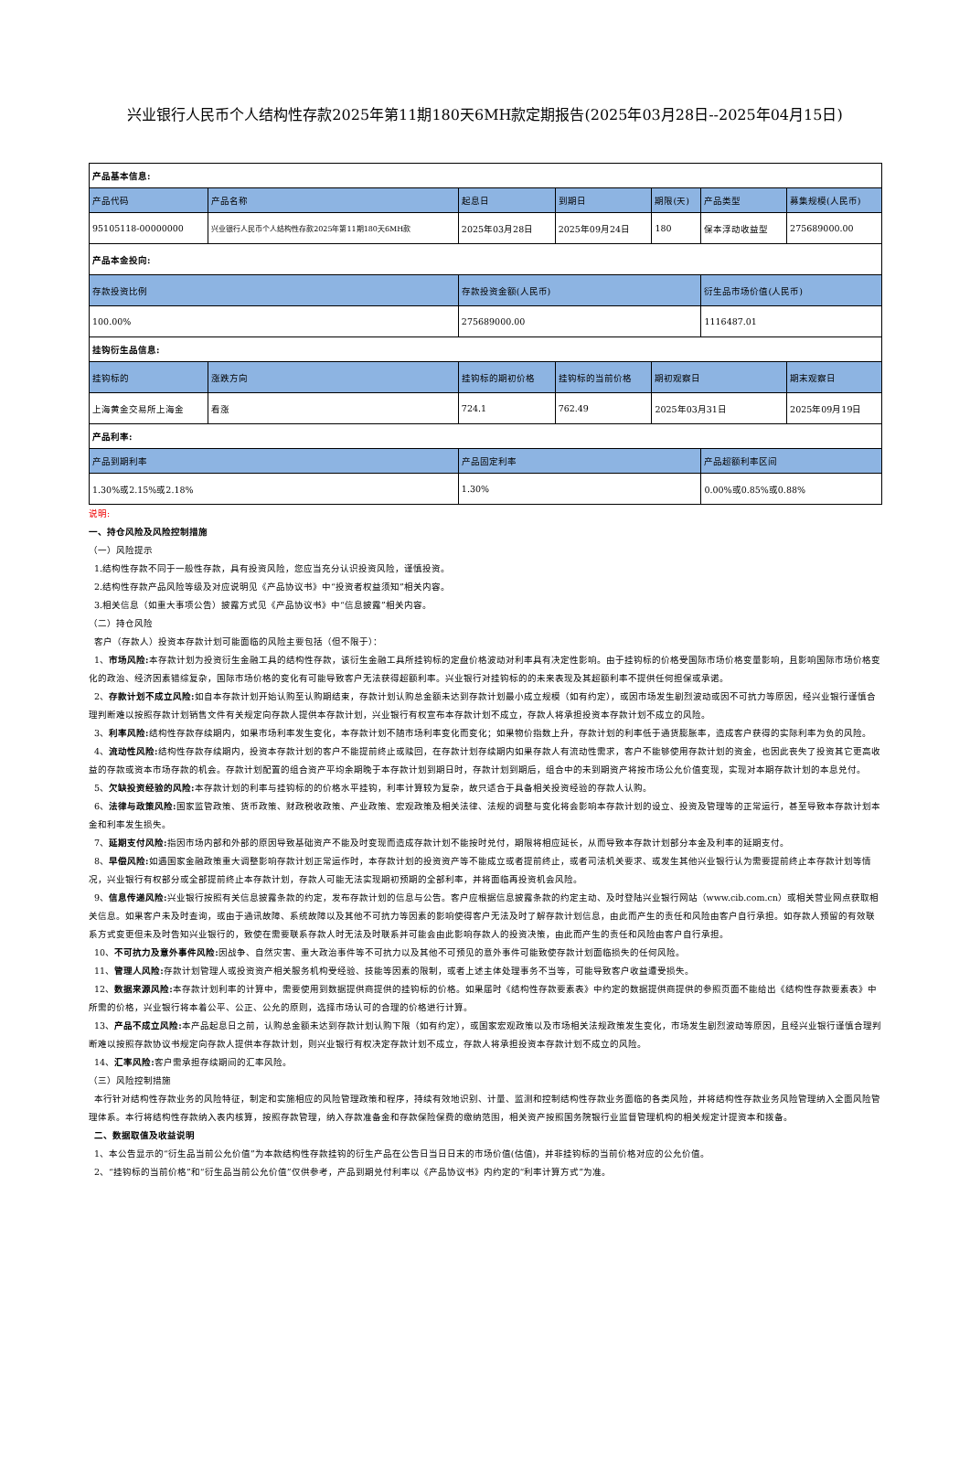兴业银行人民币个人结构性存款2025年第11期180天6MH款定期报告(2025年03月28日--2025年04月15日)
| 产品基本信息: | | | | | | |
| 产品代码 | 产品名称 | 起息日 | 到期日 | 期限(天) | 产品类型 | 募集规模(人民币) |
| 95105118-00000000 | 兴业银行人民币个人结构性存款2025年第11期180天6MH款 | 2025年03月28日 | 2025年09月24日 | 180 | 保本浮动收益型 | 275689000.00 |
| 产品本金投向: | | | | | | |
| 存款投资比例 | | 存款投资金额(人民币) | | | 衍生品市场价值(人民币) | |
| 100.00% | | 275689000.00 | | | 1116487.01 | |
| 挂钩衍生品信息: | | | | | | |
| 挂钩标的 | 涨跌方向 | 挂钩标的期初价格 | 挂钩标的当前价格 | 期初观察日 | | 期末观察日 |
| 上海黄金交易所上海金 | 看涨 | 724.1 | 762.49 | 2025年03月31日 | | 2025年09月19日 |
| 产品利率: | | | | | | |
| 产品到期利率 | | 产品固定利率 | | | 产品超额利率区间 | |
| 1.30%或2.15%或2.18% | | 1.30% | | | 0.00%或0.85%或0.88% | |
说明:
一、持仓风险及风险控制措施
（一）风险提示
1.结构性存款不同于一般性存款，具有投资风险，您应当充分认识投资风险，谨慎投资。
2.结构性存款产品风险等级及对应说明见《产品协议书》中“投资者权益须知”相关内容。
3.相关信息（如重大事项公告）披露方式见《产品协议书》中“信息披露”相关内容。
（二）持仓风险
客户（存款人）投资本存款计划可能面临的风险主要包括（但不限于）：
1、市场风险: 本存款计划为投资衍生金融工具的结构性存款，该衍生金融工具所挂钩标的定盘价格波动对利率具有决定性影响。由于挂钩标的价格受国际市场价格变量影响，且影响国际市场价格变化的政治、经济因素错综复杂，国际市场价格的变化有可能导致客户无法获得超额利率。兴业银行对挂钩标的的未来表现及其超额利率不提供任何担保或承诺。
2、存款计划不成立风险: 如自本存款计划开始认购至认购期结束，存款计划认购总金额未达到存款计划最小成立规模（如有约定），或因市场发生剧烈波动或因不可抗力等原因，经兴业银行谨慎合理判断难以按照存款计划销售文件有关规定向存款人提供本存款计划，兴业银行有权宣布本存款计划不成立，存款人将承担投资本存款计划不成立的风险。
3、利率风险: 结构性存款存续期内，如果市场利率发生变化，本存款计划不随市场利率变化而变化；如果物价指数上升，存款计划的利率低于通货膨胀率，造成客户获得的实际利率为负的风险。
4、流动性风险: 结构性存款存续期内，投资本存款计划的客户不能提前终止或赎回，在存款计划存续期内如果存款人有流动性需求，客户不能够使用存款计划的资金，也因此丧失了投资其它更高收益的存款或资本市场存款的机会。存款计划配置的组合资产平均余期晚于本存款计划到期日时，存款计划到期后，组合中的未到期资产将按市场公允价值变现，实现对本期存款计划的本息兑付。
5、欠缺投资经验的风险: 本存款计划的利率与挂钩标的的价格水平挂钩，利率计算较为复杂，故只适合于具备相关投资经验的存款人认购。
6、法律与政策风险: 国家监管政策、货币政策、财政税收政策、产业政策、宏观政策及相关法律、法规的调整与变化将会影响本存款计划的设立、投资及管理等的正常运行，甚至导致本存款计划本金和利率发生损失。
7、延期支付风险: 指因市场内部和外部的原因导致基础资产不能及时变现而造成存款计划不能按时兑付，期限将相应延长，从而导致本存款计划部分本金及利率的延期支付。
8、早偿风险: 如遇国家金融政策重大调整影响存款计划正常运作时，本存款计划的投资资产等不能成立或者提前终止，或者司法机关要求、或发生其他兴业银行认为需要提前终止本存款计划等情况，兴业银行有权部分或全部提前终止本存款计划，存款人可能无法实现期初预期的全部利率，并将面临再投资机会风险。
9、信息传递风险: 兴业银行按照有关信息披露条款的约定，发布存款计划的信息与公告。客户应根据信息披露条款的约定主动、及时登陆兴业银行网站（www.cib.com.cn）或相关营业网点获取相关信息。如果客户未及时查询，或由于通讯故障、系统故障以及其他不可抗力等因素的影响使得客户无法及时了解存款计划信息，由此而产生的责任和风险由客户自行承担。如存款人预留的有效联系方式变更但未及时告知兴业银行的，致使在需要联系存款人时无法及时联系并可能会由此影响存款人的投资决策，由此而产生的责任和风险由客户自行承担。
10、不可抗力及意外事件风险: 因战争、自然灾害、重大政治事件等不可抗力以及其他不可预见的意外事件可能致使存款计划面临损失的任何风险。
11、管理人风险: 存款计划管理人或投资资产相关服务机构受经验、技能等因素的限制，或者上述主体处理事务不当等，可能导致客户收益遭受损失。
12、数据来源风险: 本存款计划利率的计算中，需要使用到数据提供商提供的挂钩标的价格。如果届时《结构性存款要素表》中约定的数据提供商提供的参照页面不能给出《结构性存款要素表》中所需的价格，兴业银行将本着公平、公正、公允的原则，选择市场认可的合理的价格进行计算。
13、产品不成立风险: 本产品起息日之前，认购总金额未达到存款计划认购下限（如有约定），或国家宏观政策以及市场相关法规政策发生变化，市场发生剧烈波动等原因，且经兴业银行谨慎合理判断难以按照存款协议书规定向存款人提供本存款计划，则兴业银行有权决定存款计划不成立，存款人将承担投资本存款计划不成立的风险。
14、汇率风险: 客户需承担存续期间的汇率风险。
（三）风险控制措施
本行针对结构性存款业务的风险特征，制定和实施相应的风险管理政策和程序，持续有效地识别、计量、监测和控制结构性存款业务面临的各类风险，并将结构性存款业务风险管理纳入全面风险管理体系。本行将结构性存款纳入表内核算，按照存款管理，纳入存款准备金和存款保险保费的缴纳范围，相关资产按照国务院银行业监督管理机构的相关规定计提资本和拨备。
二、数据取值及收益说明
1、本公告显示的“衍生品当前公允价值”为本款结构性存款挂钩的衍生产品在公告日当日日末的市场价值(估值)，并非挂钩标的当前价格对应的公允价值。
2、“挂钩标的当前价格”和“衍生品当前公允价值”仅供参考，产品到期兑付利率以《产品协议书》内约定的“利率计算方式”为准。